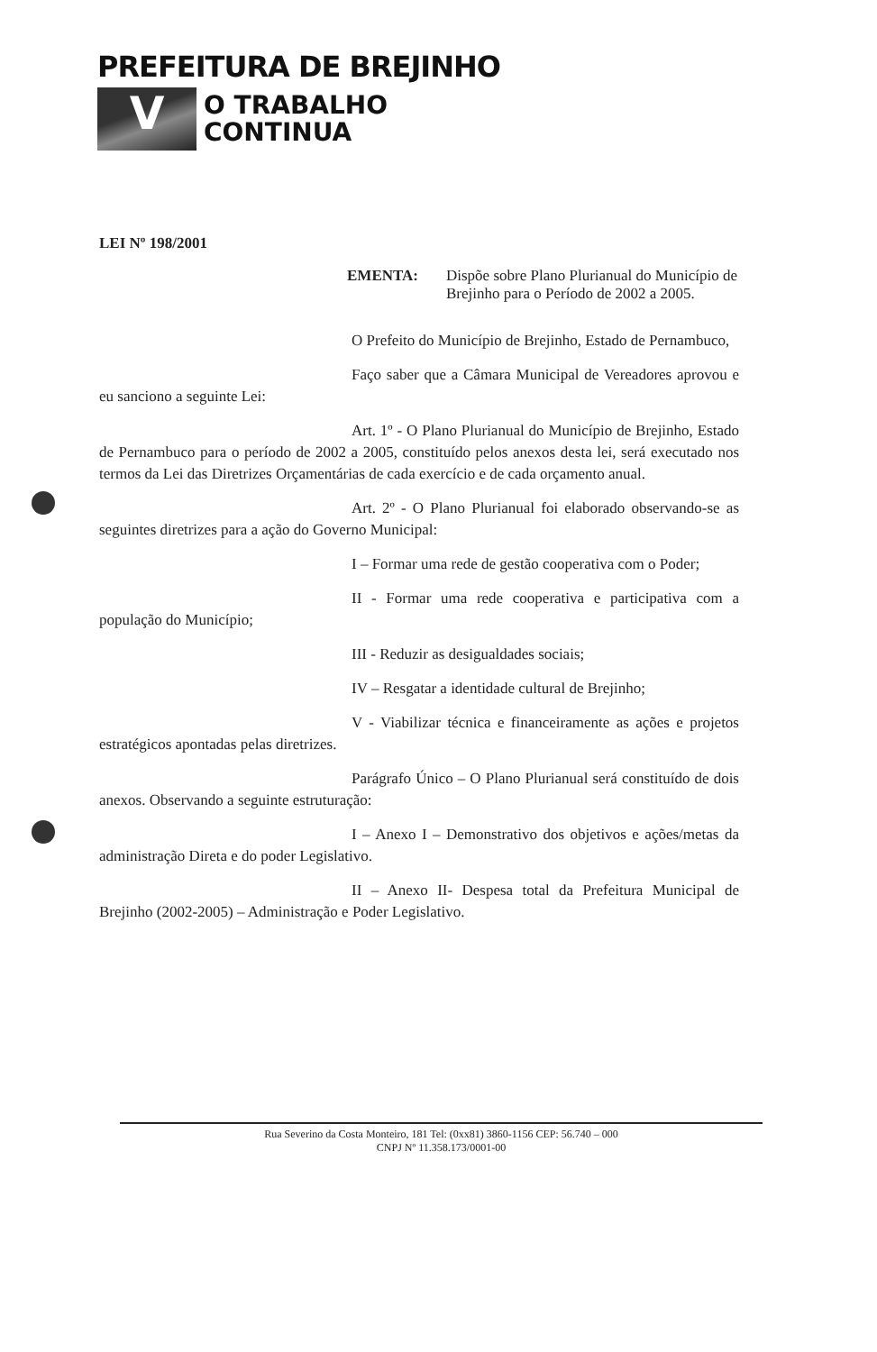PREFEITURA DE BREJINHO
V
O TRABALHO
CONTINUA
LEI Nº 198/2001
EMENTA: Dispõe sobre Plano Plurianual do Município de Brejinho para o Período de 2002 a 2005.
O Prefeito do Município de Brejinho, Estado de Pernambuco,
Faço saber que a Câmara Municipal de Vereadores aprovou e eu sanciono a seguinte Lei:
Art. 1º - O Plano Plurianual do Município de Brejinho, Estado de Pernambuco para o período de 2002 a 2005, constituído pelos anexos desta lei, será executado nos termos da Lei das Diretrizes Orçamentárias de cada exercício e de cada orçamento anual.
Art. 2º - O Plano Plurianual foi elaborado observando-se as seguintes diretrizes para a ação do Governo Municipal:
I – Formar uma rede de gestão cooperativa com o Poder;
II - Formar uma rede cooperativa e participativa com a população do Município;
III - Reduzir as desigualdades sociais;
IV – Resgatar a identidade cultural de Brejinho;
V - Viabilizar técnica e financeiramente as ações e projetos estratégicos apontadas pelas diretrizes.
Parágrafo Único – O Plano Plurianual será constituído de dois anexos. Observando a seguinte estruturação:
I – Anexo I – Demonstrativo dos objetivos e ações/metas da administração Direta e do poder Legislativo.
II – Anexo II- Despesa total da Prefeitura Municipal de Brejinho (2002-2005) – Administração e Poder Legislativo.
Rua Severino da Costa Monteiro, 181 Tel: (0xx81) 3860-1156 CEP: 56.740 – 000
CNPJ Nº 11.358.173/0001-00